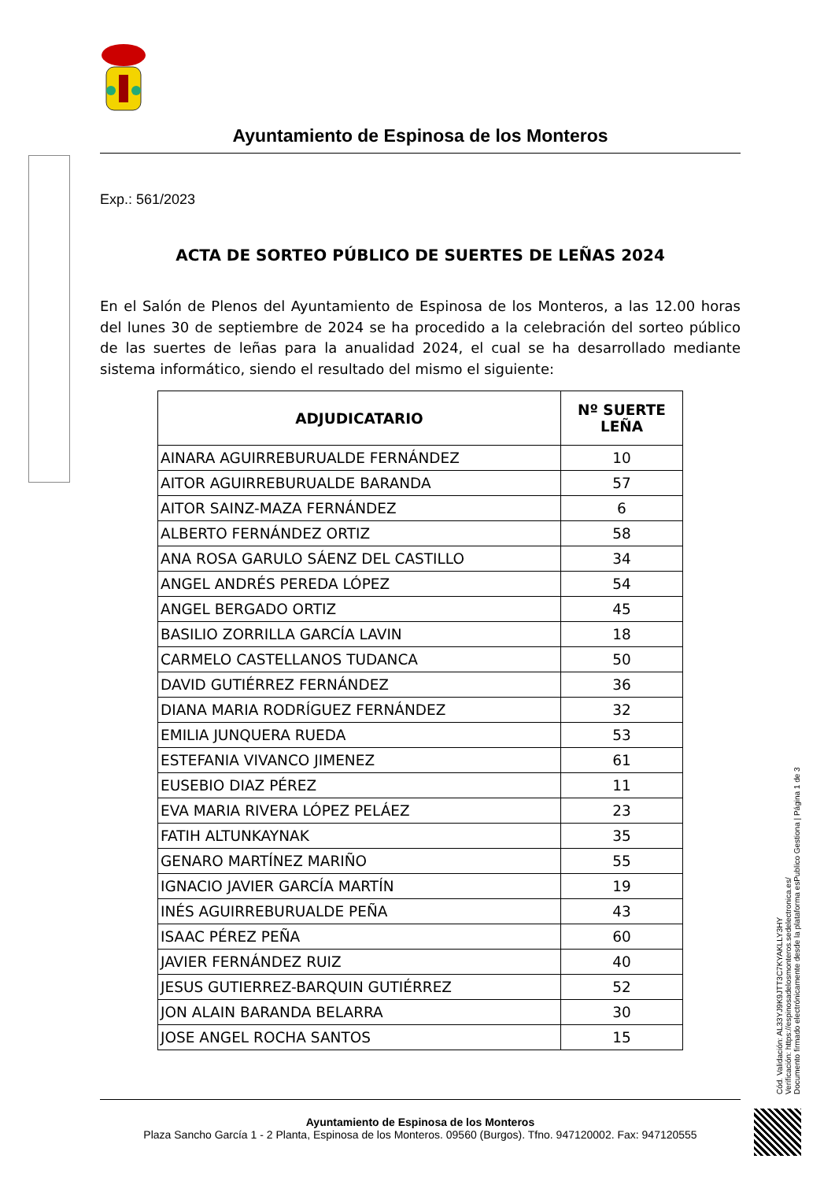Ayuntamiento de Espinosa de los Monteros
Exp.: 561/2023
ACTA DE SORTEO PÚBLICO DE SUERTES DE LEÑAS 2024
En el Salón de Plenos del Ayuntamiento de Espinosa de los Monteros, a las 12.00 horas del lunes 30 de septiembre de 2024 se ha procedido a la celebración del sorteo público de las suertes de leñas para la anualidad 2024, el cual se ha desarrollado mediante sistema informático, siendo el resultado del mismo el siguiente:
| ADJUDICATARIO | Nº SUERTE LEÑA |
| --- | --- |
| AINARA AGUIRREBURUALDE FERNÁNDEZ | 10 |
| AITOR AGUIRREBURUALDE BARANDA | 57 |
| AITOR SAINZ-MAZA FERNÁNDEZ | 6 |
| ALBERTO FERNÁNDEZ ORTIZ | 58 |
| ANA ROSA GARULO SÁENZ DEL CASTILLO | 34 |
| ANGEL ANDRÉS PEREDA LÓPEZ | 54 |
| ANGEL BERGADO ORTIZ | 45 |
| BASILIO ZORRILLA GARCÍA LAVIN | 18 |
| CARMELO CASTELLANOS TUDANCA | 50 |
| DAVID GUTIÉRREZ FERNÁNDEZ | 36 |
| DIANA MARIA RODRÍGUEZ FERNÁNDEZ | 32 |
| EMILIA JUNQUERA RUEDA | 53 |
| ESTEFANIA VIVANCO JIMENEZ | 61 |
| EUSEBIO DIAZ PÉREZ | 11 |
| EVA MARIA RIVERA LÓPEZ PELÁEZ | 23 |
| FATIH ALTUNKAYNAK | 35 |
| GENARO MARTÍNEZ MARIÑO | 55 |
| IGNACIO JAVIER GARCÍA MARTÍN | 19 |
| INÉS AGUIRREBURUALDE PEÑA | 43 |
| ISAAC PÉREZ PEÑA | 60 |
| JAVIER FERNÁNDEZ RUIZ | 40 |
| JESUS GUTIERREZ-BARQUIN GUTIÉRREZ | 52 |
| JON ALAIN BARANDA BELARRA | 30 |
| JOSE ANGEL ROCHA SANTOS | 15 |
Cód. Validación: AL33YJ9K9JTT3C7KYAKLLY3HY
Verificación: https://espinosadelosmonteros.sedelectronica.es/
Documento firmado electrónicamente desde la plataforma esPublico Gestiona | Página 1 de 3
Ayuntamiento de Espinosa de los Monteros
Plaza Sancho García 1 - 2 Planta, Espinosa de los Monteros. 09560 (Burgos). Tfno. 947120002. Fax: 947120555